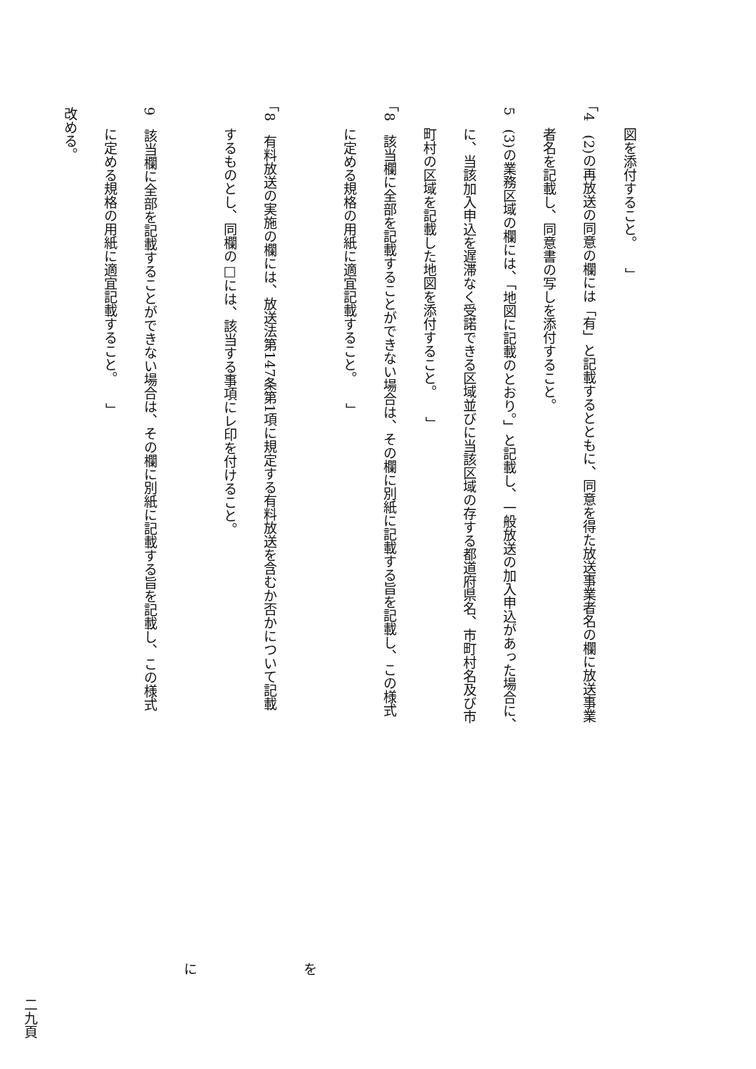図を添付すること。 」
「4　(2)の再放送の同意の欄には「有」と記載するとともに、同意を得た放送事業者名の欄に放送事業
者名を記載し、同意書の写しを添付すること。
5　(3)の業務区域の欄には、「地図に記載のとおり。」と記載し、一般放送の加入申込があった場合に、
に、当該加入申込を遅滞なく受諾できる区域並びに当該区域の存する都道府県名、市町村名及び市
町村の区域を記載した地図を添付すること。 」
「8　該当欄に全部を記載することができない場合は、その欄に別紙に記載する旨を記載し、この様式
に定める規格の用紙に適宜記載すること。 」
を
「8　有料放送の実施の欄には、放送法第147条第1項に規定する有料放送を含むか否かについて記載
するものとし、同欄の□には、該当する事項にレ印を付けること。
に
9　該当欄に全部を記載することができない場合は、その欄に別紙に記載する旨を記載し、この様式
に定める規格の用紙に適宜記載すること。 」
改める。
二九頁